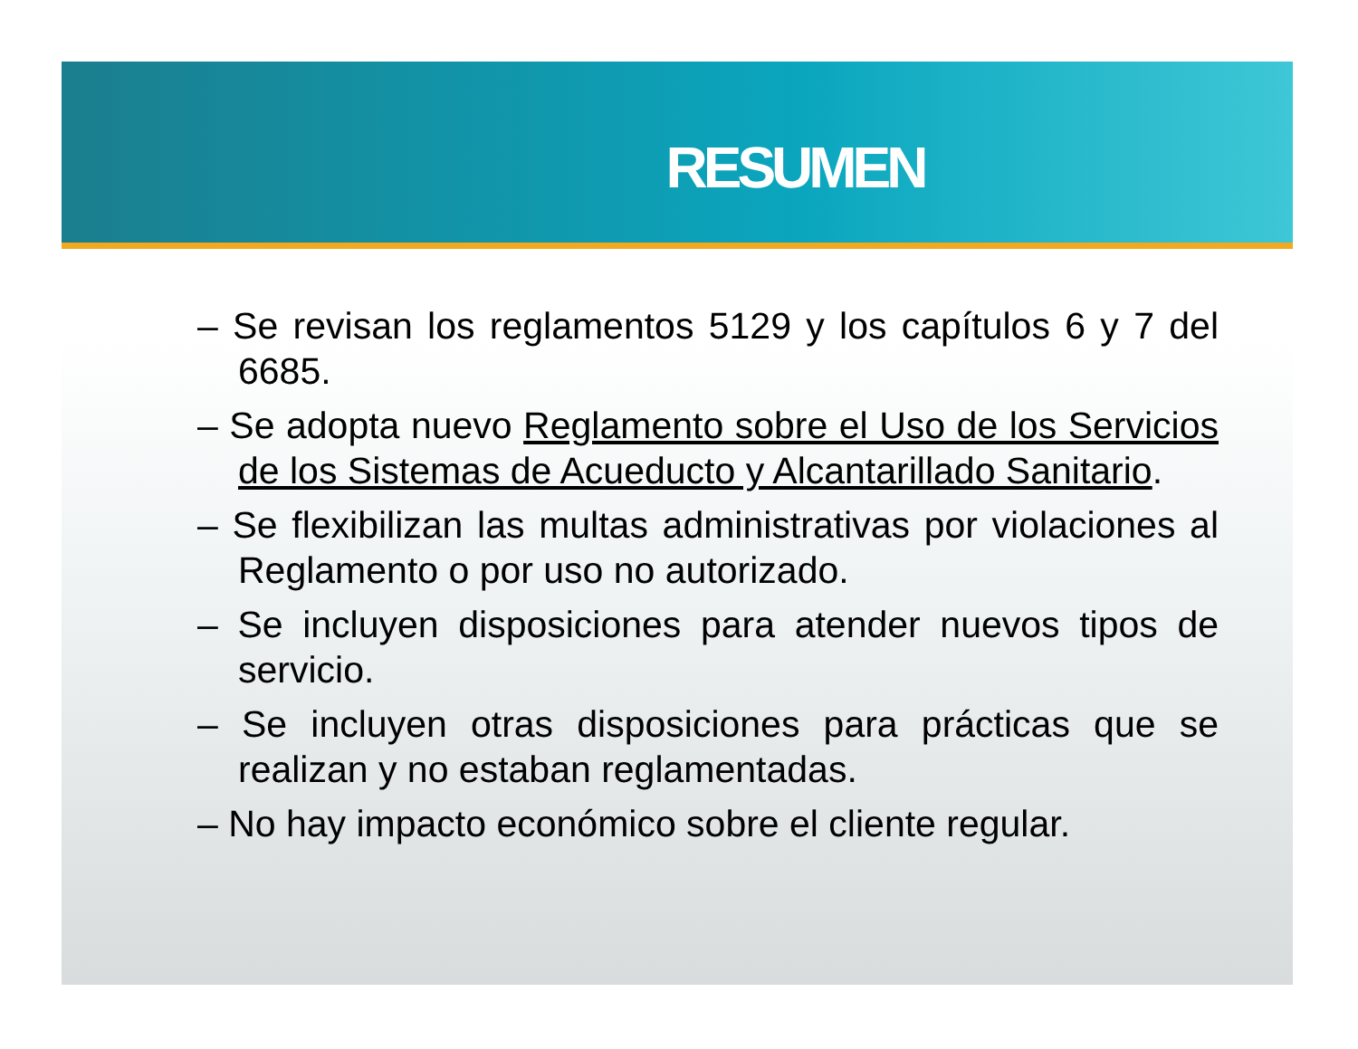RESUMEN
– Se revisan los reglamentos 5129 y los capítulos 6 y 7 del 6685.
– Se adopta nuevo Reglamento sobre el Uso de los Servicios de los Sistemas de Acueducto y Alcantarillado Sanitario.
– Se flexibilizan las multas administrativas por violaciones al Reglamento o por uso no autorizado.
– Se incluyen disposiciones para atender nuevos tipos de servicio.
– Se incluyen otras disposiciones para prácticas que se realizan y no estaban reglamentadas.
– No hay impacto económico sobre el cliente regular.